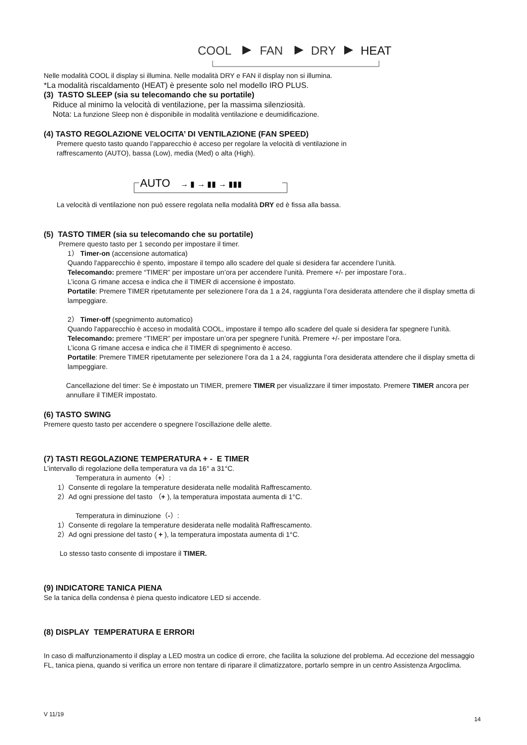COOL
FAN
DRY
HEAT
Nelle modalità COOL il display si illumina. Nelle modalità DRY e FAN il display non si illumina.
*La modalità riscaldamento (HEAT) è presente solo nel modello IRO PLUS.
(3) TASTO SLEEP (sia su telecomando che su portatile)
Riduce al minimo la velocità di ventilazione, per la massima silenziosità.
Nota: La funzione Sleep non è disponibile in modalità ventilazione e deumidificazione.
(4) TASTO REGOLAZIONE VELOCITA’ DI VENTILAZIONE (FAN SPEED)
Premere questo tasto quando l’apparecchio è acceso per regolare la velocità di ventilazione in
raffrescamento (AUTO), bassa (Low), media (Med) o alta (High).
AUTO
→ ▮ → ▮▮ → ▮▮▮
La velocità di ventilazione non può essere regolata nella modalità DRY ed è fissa alla bassa.
(5) TASTO TIMER (sia su telecomando che su portatile)
Premere questo tasto per 1 secondo per impostare il timer.
1） Timer-on (accensione automatica)
Quando l'apparecchio è spento, impostare il tempo allo scadere del quale si desidera far accendere l’unità.
Telecomando: premere “TIMER” per impostare un’ora per accendere l’unità. Premere +/- per impostare l’ora..
L’icona G rimane accesa e indica che il TIMER di accensione è impostato.
Portatile: Premere TIMER ripetutamente per selezionere l’ora da 1 a 24, raggiunta l’ora desiderata attendere che il display smetta di lampeggiare.
2） Timer-off (spegnimento automatico)
Quando l'apparecchio è acceso in modalità COOL, impostare il tempo allo scadere del quale si desidera far spegnere l’unità.
Telecomando: premere “TIMER” per impostare un’ora per spegnere l’unità. Premere +/- per impostare l’ora.
L’icona G rimane accesa e indica che il TIMER di spegnimento è acceso.
Portatile: Premere TIMER ripetutamente per selezionere l’ora da 1 a 24, raggiunta l’ora desiderata attendere che il display smetta di lampeggiare.
Cancellazione del timer: Se è impostato un TIMER, premere TIMER per visualizzare il timer impostato. Premere TIMER ancora per annullare il TIMER impostato.
(6) TASTO SWING
Premere questo tasto per accendere o spegnere l’oscillazione delle alette.
(7) TASTI REGOLAZIONE TEMPERATURA + - E TIMER
L’intervallo di regolazione della temperatura va da 16° a 31°C.
Temperatura in aumento（+）:
1）Consente di regolare la temperature desiderata nelle modalità Raffrescamento.
2）Ad ogni pressione del tasto （+ ), la temperatura impostata aumenta di 1°C.
Temperatura in diminuzione（-）:
1）Consente di regolare la temperature desiderata nelle modalità Raffrescamento.
2）Ad ogni pressione del tasto ( + ), la temperatura impostata aumenta di 1°C.
Lo stesso tasto consente di impostare il TIMER.
(9) INDICATORE TANICA PIENA
Se la tanica della condensa è piena questo indicatore LED si accende.
(8) DISPLAY TEMPERATURA E ERRORI
In caso di malfunzionamento il display a LED mostra un codice di errore, che facilita la soluzione del problema. Ad eccezione del messaggio FL, tanica piena, quando si verifica un errore non tentare di riparare il climatizzatore, portarlo sempre in un centro Assistenza Argoclima.
V 11/19 14